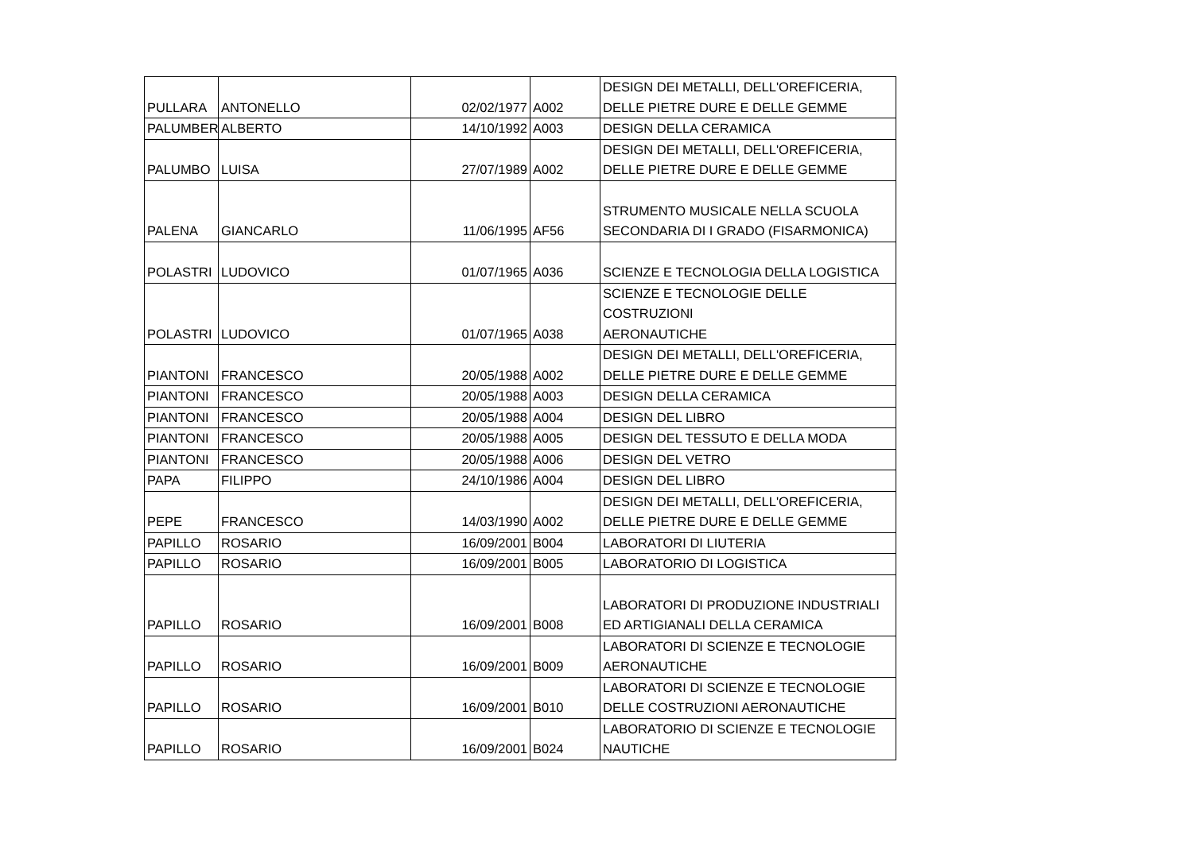| PULLARA | ANTONELLO | 02/02/1977 | A002 | DESIGN DEI METALLI, DELL'OREFICERIA, DELLE PIETRE DURE E DELLE GEMME |
| PALUMBER | ALBERTO | 14/10/1992 | A003 | DESIGN DELLA CERAMICA |
| PALUMBO | LUISA | 27/07/1989 | A002 | DESIGN DEI METALLI, DELL'OREFICERIA, DELLE PIETRE DURE E DELLE GEMME |
| PALENA | GIANCARLO | 11/06/1995 | AF56 | STRUMENTO MUSICALE NELLA SCUOLA SECONDARIA DI I GRADO (FISARMONICA) |
| POLASTRI | LUDOVICO | 01/07/1965 | A036 | SCIENZE E TECNOLOGIA DELLA LOGISTICA |
| POLASTRI | LUDOVICO | 01/07/1965 | A038 | SCIENZE E TECNOLOGIE DELLE COSTRUZIONI AERONAUTICHE |
| PIANTONI | FRANCESCO | 20/05/1988 | A002 | DESIGN DEI METALLI, DELL'OREFICERIA, DELLE PIETRE DURE E DELLE GEMME |
| PIANTONI | FRANCESCO | 20/05/1988 | A003 | DESIGN DELLA CERAMICA |
| PIANTONI | FRANCESCO | 20/05/1988 | A004 | DESIGN DEL LIBRO |
| PIANTONI | FRANCESCO | 20/05/1988 | A005 | DESIGN DEL TESSUTO E DELLA MODA |
| PIANTONI | FRANCESCO | 20/05/1988 | A006 | DESIGN DEL VETRO |
| PAPA | FILIPPO | 24/10/1986 | A004 | DESIGN DEL LIBRO |
| PEPE | FRANCESCO | 14/03/1990 | A002 | DESIGN DEI METALLI, DELL'OREFICERIA, DELLE PIETRE DURE E DELLE GEMME |
| PAPILLO | ROSARIO | 16/09/2001 | B004 | LABORATORI DI LIUTERIA |
| PAPILLO | ROSARIO | 16/09/2001 | B005 | LABORATORIO DI LOGISTICA |
| PAPILLO | ROSARIO | 16/09/2001 | B008 | LABORATORI DI PRODUZIONE INDUSTRIALI ED ARTIGIANALI DELLA CERAMICA |
| PAPILLO | ROSARIO | 16/09/2001 | B009 | LABORATORI DI SCIENZE E TECNOLOGIE AERONAUTICHE |
| PAPILLO | ROSARIO | 16/09/2001 | B010 | LABORATORI DI SCIENZE E TECNOLOGIE DELLE COSTRUZIONI AERONAUTICHE |
| PAPILLO | ROSARIO | 16/09/2001 | B024 | LABORATORIO DI SCIENZE E TECNOLOGIE NAUTICHE |